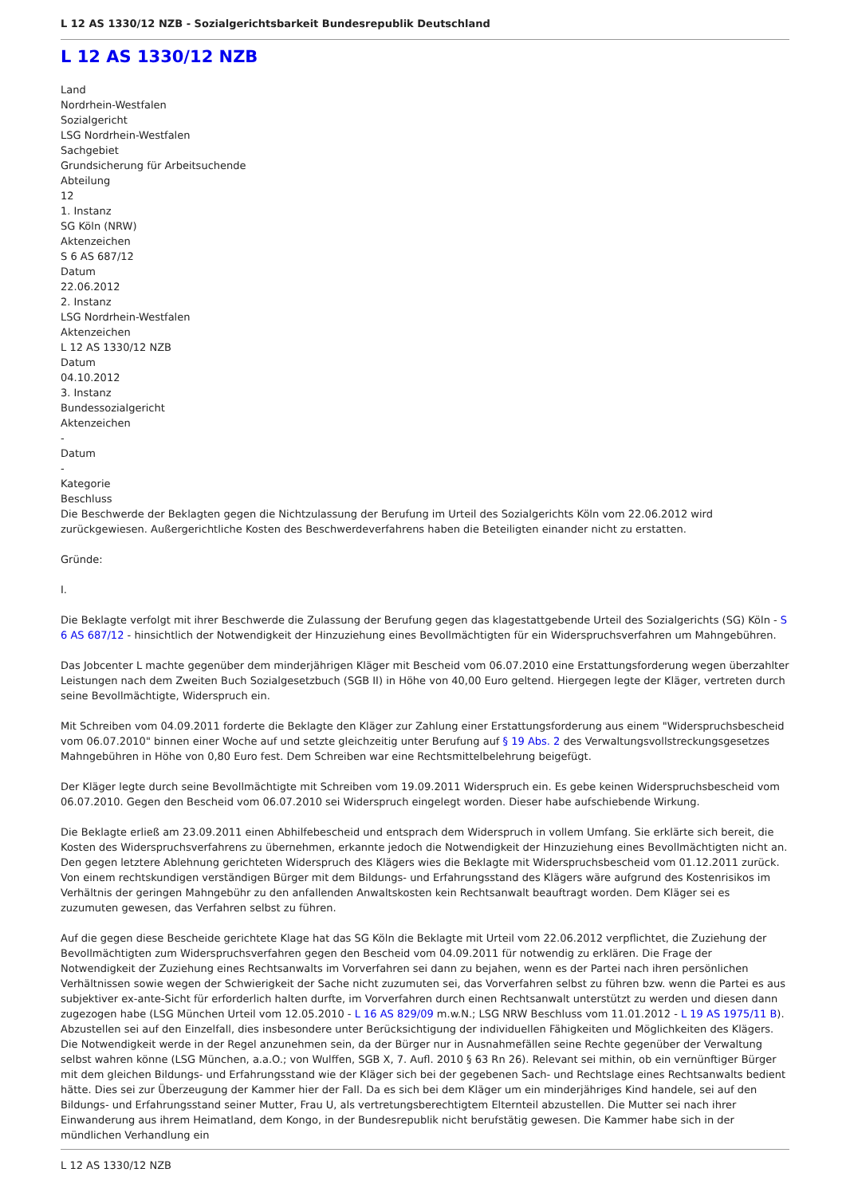L 12 AS 1330/12 NZB - Sozialgerichtsbarkeit Bundesrepublik Deutschland
L 12 AS 1330/12 NZB
Land
Nordrhein-Westfalen
Sozialgericht
LSG Nordrhein-Westfalen
Sachgebiet
Grundsicherung für Arbeitsuchende
Abteilung
12
1. Instanz
SG Köln (NRW)
Aktenzeichen
S 6 AS 687/12
Datum
22.06.2012
2. Instanz
LSG Nordrhein-Westfalen
Aktenzeichen
L 12 AS 1330/12 NZB
Datum
04.10.2012
3. Instanz
Bundessozialgericht
Aktenzeichen
-
Datum
-
Kategorie
Beschluss
Die Beschwerde der Beklagten gegen die Nichtzulassung der Berufung im Urteil des Sozialgerichts Köln vom 22.06.2012 wird zurückgewiesen. Außergerichtliche Kosten des Beschwerdeverfahrens haben die Beteiligten einander nicht zu erstatten.
Gründe:
I.
Die Beklagte verfolgt mit ihrer Beschwerde die Zulassung der Berufung gegen das klagestattgebende Urteil des Sozialgerichts (SG) Köln - S 6 AS 687/12 - hinsichtlich der Notwendigkeit der Hinzuziehung eines Bevollmächtigten für ein Widerspruchsverfahren um Mahngebühren.
Das Jobcenter L machte gegenüber dem minderjährigen Kläger mit Bescheid vom 06.07.2010 eine Erstattungsforderung wegen überzahlter Leistungen nach dem Zweiten Buch Sozialgesetzbuch (SGB II) in Höhe von 40,00 Euro geltend. Hiergegen legte der Kläger, vertreten durch seine Bevollmächtigte, Widerspruch ein.
Mit Schreiben vom 04.09.2011 forderte die Beklagte den Kläger zur Zahlung einer Erstattungsforderung aus einem "Widerspruchsbescheid vom 06.07.2010" binnen einer Woche auf und setzte gleichzeitig unter Berufung auf § 19 Abs. 2 des Verwaltungsvollstreckungsgesetzes Mahngebühren in Höhe von 0,80 Euro fest. Dem Schreiben war eine Rechtsmittelbelehrung beigefügt.
Der Kläger legte durch seine Bevollmächtigte mit Schreiben vom 19.09.2011 Widerspruch ein. Es gebe keinen Widerspruchsbescheid vom 06.07.2010. Gegen den Bescheid vom 06.07.2010 sei Widerspruch eingelegt worden. Dieser habe aufschiebende Wirkung.
Die Beklagte erließ am 23.09.2011 einen Abhilfebescheid und entsprach dem Widerspruch in vollem Umfang. Sie erklärte sich bereit, die Kosten des Widerspruchsverfahrens zu übernehmen, erkannte jedoch die Notwendigkeit der Hinzuziehung eines Bevollmächtigten nicht an. Den gegen letztere Ablehnung gerichteten Widerspruch des Klägers wies die Beklagte mit Widerspruchsbescheid vom 01.12.2011 zurück. Von einem rechtskundigen verständigen Bürger mit dem Bildungs- und Erfahrungsstand des Klägers wäre aufgrund des Kostenrisikos im Verhältnis der geringen Mahngebühr zu den anfallenden Anwaltskosten kein Rechtsanwalt beauftragt worden. Dem Kläger sei es zuzumuten gewesen, das Verfahren selbst zu führen.
Auf die gegen diese Bescheide gerichtete Klage hat das SG Köln die Beklagte mit Urteil vom 22.06.2012 verpflichtet, die Zuziehung der Bevollmächtigten zum Widerspruchsverfahren gegen den Bescheid vom 04.09.2011 für notwendig zu erklären. Die Frage der Notwendigkeit der Zuziehung eines Rechtsanwalts im Vorverfahren sei dann zu bejahen, wenn es der Partei nach ihren persönlichen Verhältnissen sowie wegen der Schwierigkeit der Sache nicht zuzumuten sei, das Vorverfahren selbst zu führen bzw. wenn die Partei es aus subjektiver ex-ante-Sicht für erforderlich halten durfte, im Vorverfahren durch einen Rechtsanwalt unterstützt zu werden und diesen dann zugezogen habe (LSG München Urteil vom 12.05.2010 - L 16 AS 829/09 m.w.N.; LSG NRW Beschluss vom 11.01.2012 - L 19 AS 1975/11 B). Abzustellen sei auf den Einzelfall, dies insbesondere unter Berücksichtigung der individuellen Fähigkeiten und Möglichkeiten des Klägers. Die Notwendigkeit werde in der Regel anzunehmen sein, da der Bürger nur in Ausnahmefällen seine Rechte gegenüber der Verwaltung selbst wahren könne (LSG München, a.a.O.; von Wulffen, SGB X, 7. Aufl. 2010 § 63 Rn 26). Relevant sei mithin, ob ein vernünftiger Bürger mit dem gleichen Bildungs- und Erfahrungsstand wie der Kläger sich bei der gegebenen Sach- und Rechtslage eines Rechtsanwalts bedient hätte. Dies sei zur Überzeugung der Kammer hier der Fall. Da es sich bei dem Kläger um ein minderjähriges Kind handele, sei auf den Bildungs- und Erfahrungsstand seiner Mutter, Frau U, als vertretungsberechtigtem Elternteil abzustellen. Die Mutter sei nach ihrer Einwanderung aus ihrem Heimatland, dem Kongo, in der Bundesrepublik nicht berufstätig gewesen. Die Kammer habe sich in der mündlichen Verhandlung ein
L 12 AS 1330/12 NZB